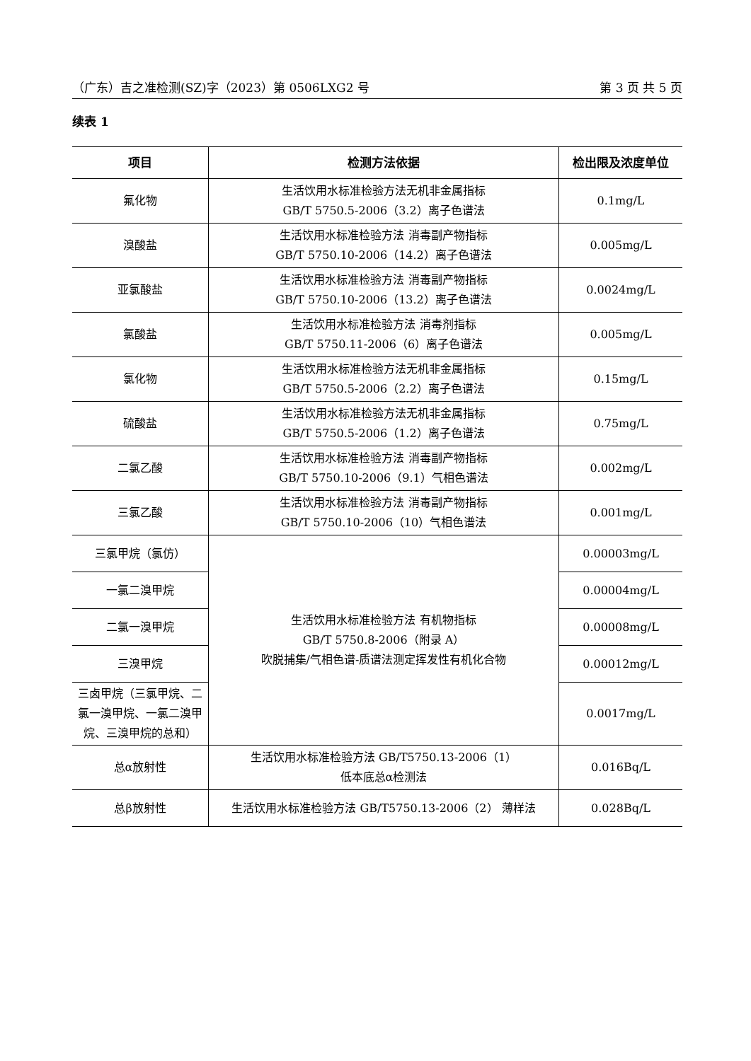（广东）吉之准检测(SZ)字（2023）第 0506LXG2 号 第 3 页 共 5 页
续表 1
| 项目 | 检测方法依据 | 检出限及浓度单位 |
| --- | --- | --- |
| 氟化物 | 生活饮用水标准检验方法无机非金属指标 GB/T 5750.5-2006（3.2）离子色谱法 | 0.1mg/L |
| 溴酸盐 | 生活饮用水标准检验方法 消毒副产物指标 GB/T 5750.10-2006（14.2）离子色谱法 | 0.005mg/L |
| 亚氯酸盐 | 生活饮用水标准检验方法 消毒副产物指标 GB/T 5750.10-2006（13.2）离子色谱法 | 0.0024mg/L |
| 氯酸盐 | 生活饮用水标准检验方法 消毒剂指标 GB/T 5750.11-2006（6）离子色谱法 | 0.005mg/L |
| 氯化物 | 生活饮用水标准检验方法无机非金属指标 GB/T 5750.5-2006（2.2）离子色谱法 | 0.15mg/L |
| 硫酸盐 | 生活饮用水标准检验方法无机非金属指标 GB/T 5750.5-2006（1.2）离子色谱法 | 0.75mg/L |
| 二氯乙酸 | 生活饮用水标准检验方法 消毒副产物指标 GB/T 5750.10-2006（9.1）气相色谱法 | 0.002mg/L |
| 三氯乙酸 | 生活饮用水标准检验方法 消毒副产物指标 GB/T 5750.10-2006（10）气相色谱法 | 0.001mg/L |
| 三氯甲烷（氯仿） | 生活饮用水标准检验方法 有机物指标 GB/T 5750.8-2006（附录 A） 吹脱捕集/气相色谱-质谱法测定挥发性有机化合物 | 0.00003mg/L |
| 一氯二溴甲烷 | | 0.00004mg/L |
| 二氯一溴甲烷 | | 0.00008mg/L |
| 三溴甲烷 | | 0.00012mg/L |
| 三卤甲烷（三氯甲烷、二氯一溴甲烷、一氯二溴甲烷、三溴甲烷的总和） | | 0.0017mg/L |
| 总α放射性 | 生活饮用水标准检验方法 GB/T5750.13-2006（1） 低本底总α检测法 | 0.016Bq/L |
| 总β放射性 | 生活饮用水标准检验方法 GB/T5750.13-2006（2） 薄样法 | 0.028Bq/L |